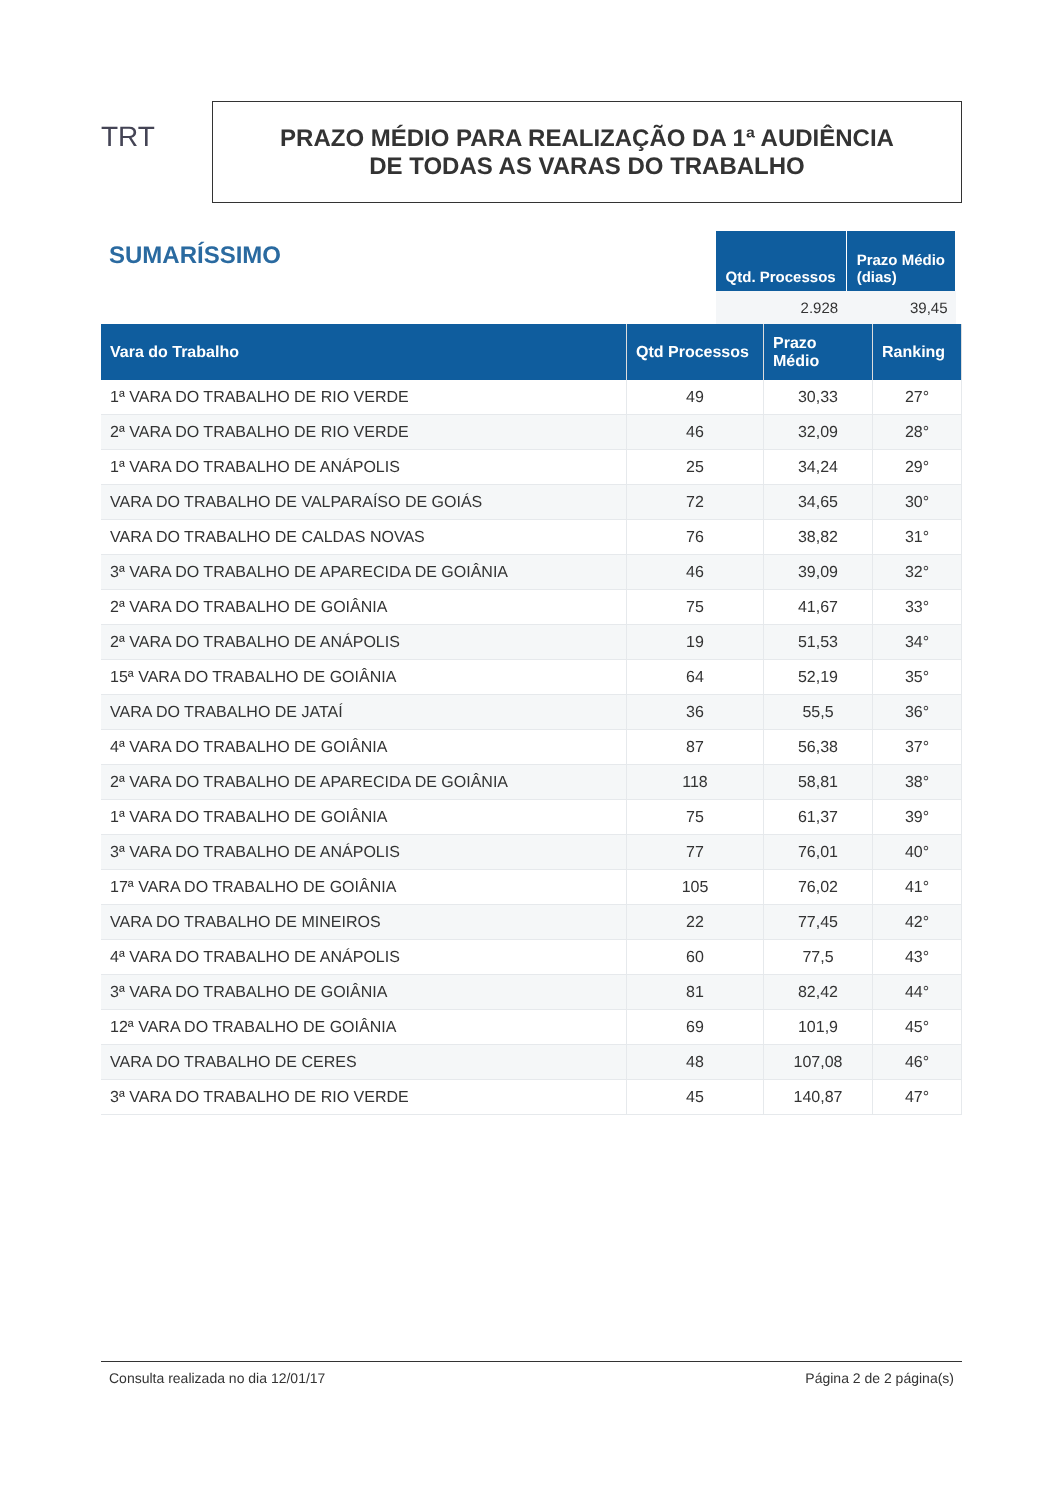TRT
PRAZO MÉDIO PARA REALIZAÇÃO DA 1ª AUDIÊNCIA
DE TODAS AS VARAS DO TRABALHO
SUMARÍSSIMO
| Qtd. Processos | Prazo Médio (dias) |
| --- | --- |
| 2.928 | 39,45 |
| Vara do Trabalho | Qtd Processos | Prazo Médio | Ranking |
| --- | --- | --- | --- |
| 1ª VARA DO TRABALHO DE RIO VERDE | 49 | 30,33 | 27° |
| 2ª VARA DO TRABALHO DE RIO VERDE | 46 | 32,09 | 28° |
| 1ª VARA DO TRABALHO DE ANÁPOLIS | 25 | 34,24 | 29° |
| VARA DO TRABALHO DE VALPARAÍSO DE GOIÁS | 72 | 34,65 | 30° |
| VARA DO TRABALHO DE CALDAS NOVAS | 76 | 38,82 | 31° |
| 3ª VARA DO TRABALHO DE APARECIDA DE GOIÂNIA | 46 | 39,09 | 32° |
| 2ª VARA DO TRABALHO DE GOIÂNIA | 75 | 41,67 | 33° |
| 2ª VARA DO TRABALHO DE ANÁPOLIS | 19 | 51,53 | 34° |
| 15ª VARA DO TRABALHO DE GOIÂNIA | 64 | 52,19 | 35° |
| VARA DO TRABALHO DE JATAÍ | 36 | 55,5 | 36° |
| 4ª VARA DO TRABALHO DE GOIÂNIA | 87 | 56,38 | 37° |
| 2ª VARA DO TRABALHO DE APARECIDA DE GOIÂNIA | 118 | 58,81 | 38° |
| 1ª VARA DO TRABALHO DE GOIÂNIA | 75 | 61,37 | 39° |
| 3ª VARA DO TRABALHO DE ANÁPOLIS | 77 | 76,01 | 40° |
| 17ª VARA DO TRABALHO DE GOIÂNIA | 105 | 76,02 | 41° |
| VARA DO TRABALHO DE MINEIROS | 22 | 77,45 | 42° |
| 4ª VARA DO TRABALHO DE ANÁPOLIS | 60 | 77,5 | 43° |
| 3ª VARA DO TRABALHO DE GOIÂNIA | 81 | 82,42 | 44° |
| 12ª VARA DO TRABALHO DE GOIÂNIA | 69 | 101,9 | 45° |
| VARA DO TRABALHO DE CERES | 48 | 107,08 | 46° |
| 3ª VARA DO TRABALHO DE RIO VERDE | 45 | 140,87 | 47° |
Consulta realizada no dia 12/01/17 Página 2 de 2 página(s)